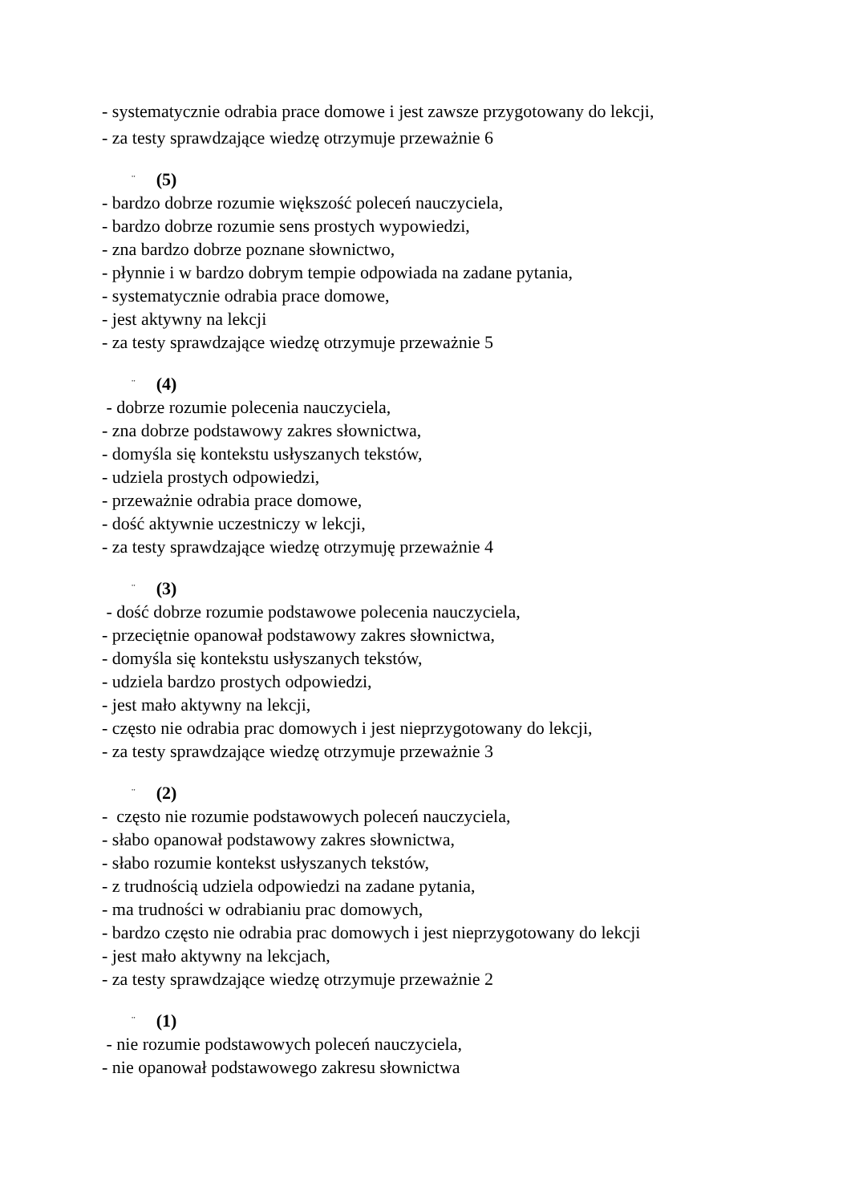- systematycznie odrabia prace domowe i jest zawsze przygotowany do lekcji,
- za testy sprawdzające wiedzę otrzymuje przeważnie 6
¨ (5)
- bardzo dobrze rozumie większość poleceń nauczyciela,
- bardzo dobrze rozumie sens prostych wypowiedzi,
- zna bardzo dobrze poznane słownictwo,
- płynnie i w bardzo dobrym tempie odpowiada na zadane pytania,
- systematycznie odrabia prace domowe,
- jest aktywny na lekcji
- za testy sprawdzające wiedzę otrzymuje przeważnie 5
¨ (4)
- dobrze rozumie polecenia nauczyciela,
- zna dobrze podstawowy zakres słownictwa,
- domyśla się kontekstu usłyszanych tekstów,
- udziela prostych odpowiedzi,
- przeważnie odrabia prace domowe,
- dość aktywnie uczestniczy w lekcji,
- za testy sprawdzające wiedzę otrzymuję przeważnie 4
¨ (3)
- dość dobrze rozumie podstawowe polecenia nauczyciela,
- przeciętnie opanował podstawowy zakres słownictwa,
- domyśla się kontekstu usłyszanych tekstów,
- udziela bardzo prostych odpowiedzi,
- jest mało aktywny na lekcji,
- często nie odrabia prac domowych i jest nieprzygotowany do lekcji,
- za testy sprawdzające wiedzę otrzymuje przeważnie 3
¨ (2)
- często nie rozumie podstawowych poleceń nauczyciela,
- słabo opanował podstawowy zakres słownictwa,
- słabo rozumie kontekst usłyszanych tekstów,
- z trudnością udziela odpowiedzi na zadane pytania,
- ma trudności w odrabianiu prac domowych,
- bardzo często nie odrabia prac domowych i jest nieprzygotowany do lekcji
- jest mało aktywny na lekcjach,
- za testy sprawdzające wiedzę otrzymuje przeważnie 2
¨ (1)
- nie rozumie podstawowych poleceń nauczyciela,
- nie opanował podstawowego zakresu słownictwa